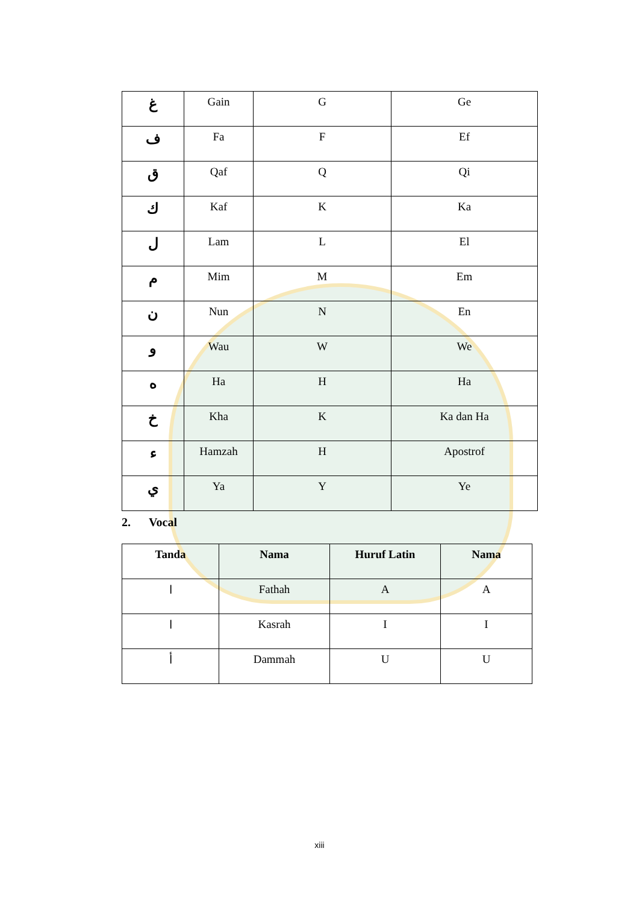| غ | Gain | G | Ge |
| ف | Fa | F | Ef |
| ق | Qaf | Q | Qi |
| ك | Kaf | K | Ka |
| ل | Lam | L | El |
| م | Mim | M | Em |
| ن | Nun | N | En |
| و | Wau | W | We |
| ه | Ha | H | Ha |
| خ | Kha | K | Ka dan Ha |
| ء | Hamzah | H | Apostrof |
| ي | Ya | Y | Ye |
2. Vocal
| Tanda | Nama | Huruf Latin | Nama |
| --- | --- | --- | --- |
| ا | Fathah | A | A |
| ا | Kasrah | I | I |
| أ | Dammah | U | U |
xiii